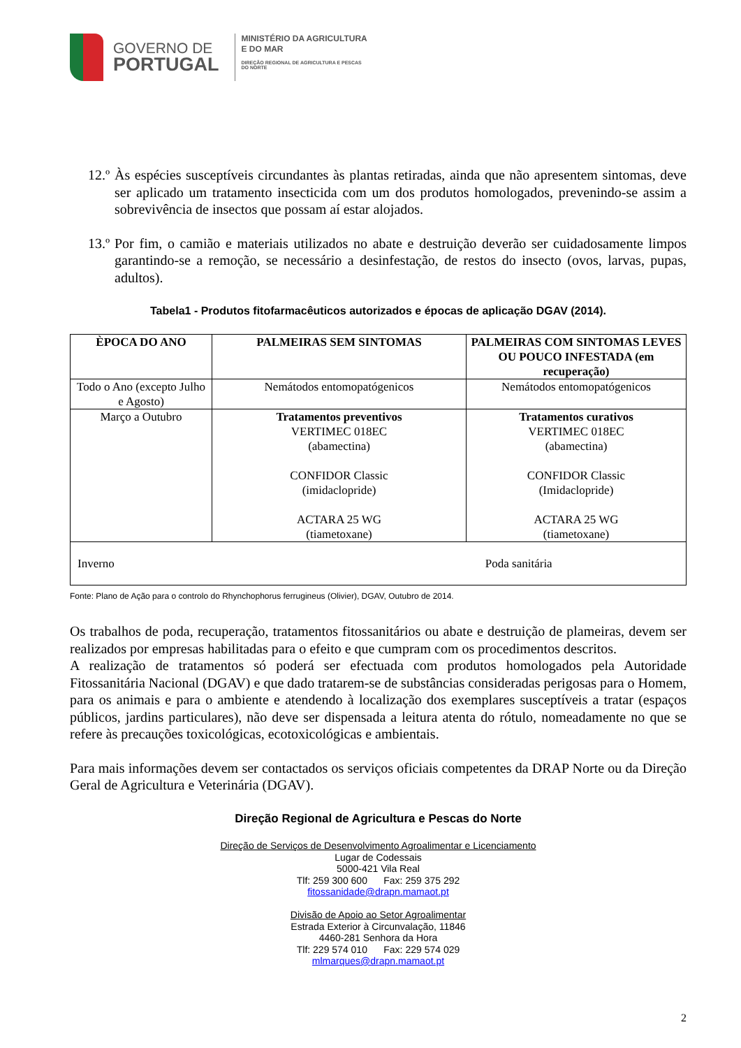GOVERNO DE
PORTUGAL
MINISTÉRIO DA AGRICULTURA
E DO MAR
DIREÇÃO REGIONAL DE AGRICULTURA E PESCAS
DO NORTE
12.º Às espécies susceptíveis circundantes às plantas retiradas, ainda que não apresentem sintomas, deve ser aplicado um tratamento insecticida com um dos produtos homologados, prevenindo-se assim a sobrevivência de insectos que possam aí estar alojados.
13.º Por fim, o camião e materiais utilizados no abate e destruição deverão ser cuidadosamente limpos garantindo-se a remoção, se necessário a desinfestação, de restos do insecto (ovos, larvas, pupas, adultos).
Tabela1 - Produtos fitofarmacêuticos autorizados e épocas de aplicação DGAV (2014).
| ÈPOCA DO ANO | PALMEIRAS SEM SINTOMAS | PALMEIRAS COM SINTOMAS LEVES OU POUCO INFESTADA (em recuperação) |
| --- | --- | --- |
| Todo o Ano (excepto Julho e Agosto) | Nemátodos entomopatógenicos | Nemátodos entomopatógenicos |
| Março a Outubro | Tratamentos preventivos VERTIMEC 018EC (abamectina) CONFIDOR Classic (imidaclopride) ACTARA 25 WG (tiametoxane) | Tratamentos curativos VERTIMEC 018EC (abamectina) CONFIDOR Classic (Imidaclopride) ACTARA 25 WG (tiametoxane) |
| Inverno | Poda sanitária | |
Fonte: Plano de Ação para o controlo do Rhynchophorus ferrugineus (Olivier), DGAV, Outubro de 2014.
Os trabalhos de poda, recuperação, tratamentos fitossanitários ou abate e destruição de plameiras, devem ser realizados por empresas habilitadas para o efeito e que cumpram com os procedimentos descritos.
A realização de tratamentos só poderá ser efectuada com produtos homologados pela Autoridade Fitossanitária Nacional (DGAV) e que dado tratarem-se de substâncias consideradas perigosas para o Homem, para os animais e para o ambiente e atendendo à localização dos exemplares susceptíveis a tratar (espaços públicos, jardins particulares), não deve ser dispensada a leitura atenta do rótulo, nomeadamente no que se refere às precauções toxicológicas, ecotoxicológicas e ambientais.
Para mais informações devem ser contactados os serviços oficiais competentes da DRAP Norte ou da Direção Geral de Agricultura e Veterinária (DGAV).
Direção Regional de Agricultura e Pescas do Norte
Direção de Serviços de Desenvolvimento Agroalimentar e Licenciamento
Lugar de Codessais
5000-421 Vila Real
Tlf: 259 300 600 Fax: 259 375 292
fitossanidade@drapn.mamaot.pt
Divisão de Apoio ao Setor Agroalimentar
Estrada Exterior à Circunvalação, 11846
4460-281 Senhora da Hora
Tlf: 229 574 010 Fax: 229 574 029
mlmarques@drapn.mamaot.pt
2